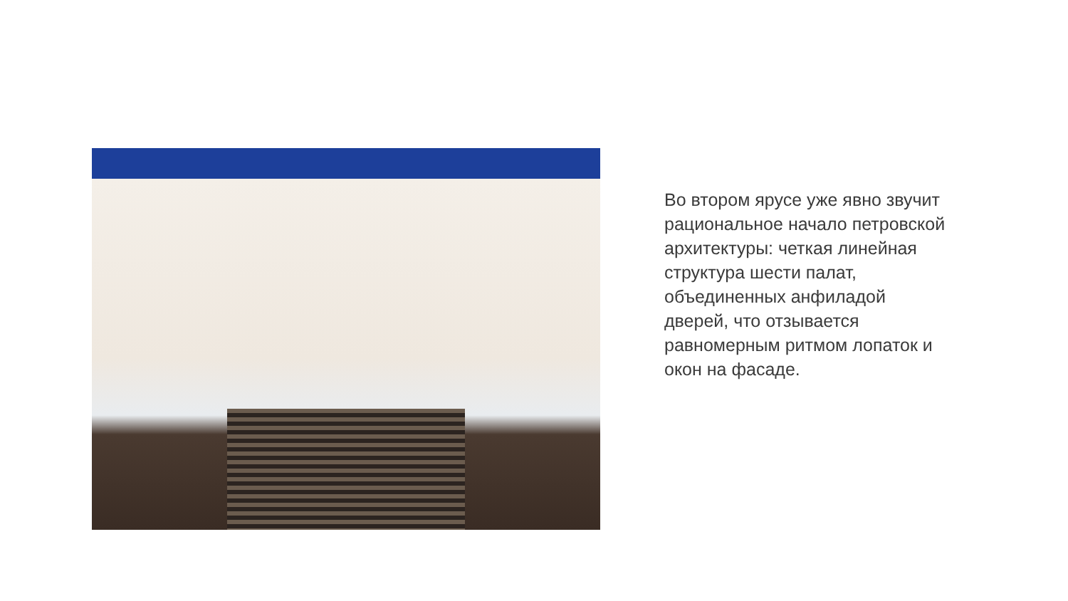Во втором ярусе уже явно звучит рациональное начало петровской архитектуры: четкая линейная структура шести палат, объединенных анфиладой дверей, что отзывается равномерным ритмом лопаток и окон на фасаде.